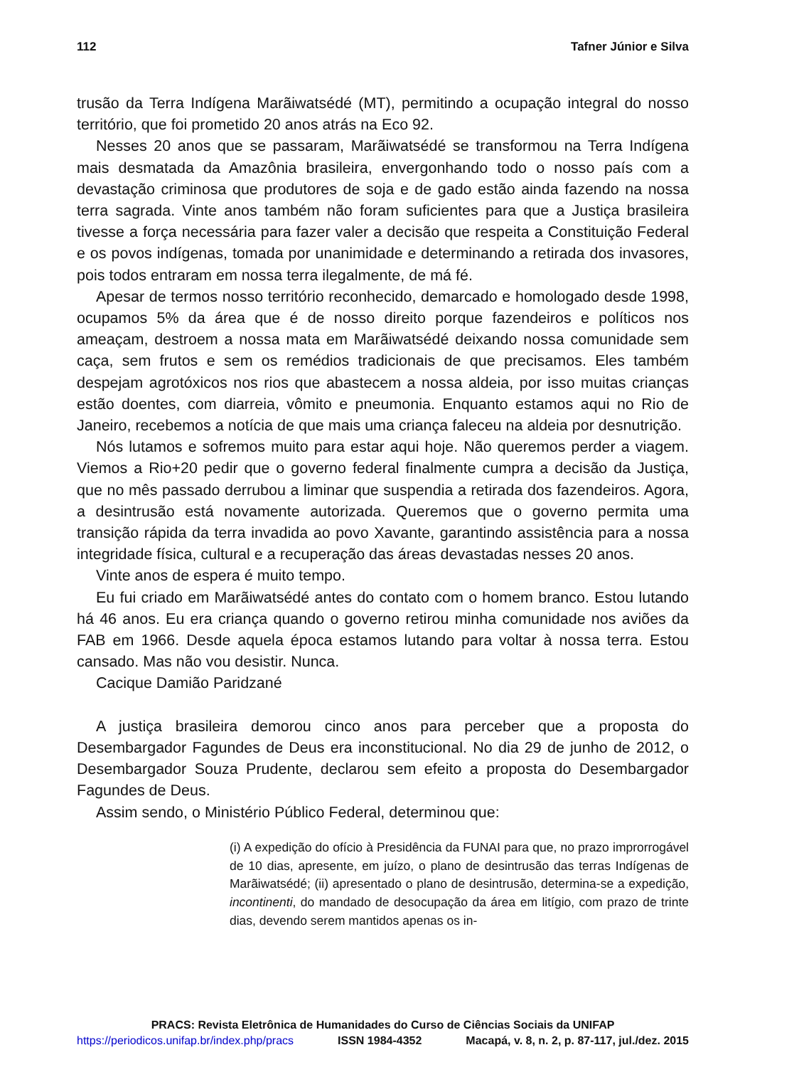112 Tafner Júnior e Silva
trusão da Terra Indígena Marãiwatsédé (MT), permitindo a ocupação integral do nosso território, que foi prometido 20 anos atrás na Eco 92.
Nesses 20 anos que se passaram, Marãiwatsédé se transformou na Terra Indígena mais desmatada da Amazônia brasileira, envergonhando todo o nosso país com a devastação criminosa que produtores de soja e de gado estão ainda fazendo na nossa terra sagrada. Vinte anos também não foram suficientes para que a Justiça brasileira tivesse a força necessária para fazer valer a decisão que respeita a Constituição Federal e os povos indígenas, tomada por unanimidade e determinando a retirada dos invasores, pois todos entraram em nossa terra ilegalmente, de má fé.
Apesar de termos nosso território reconhecido, demarcado e homologado desde 1998, ocupamos 5% da área que é de nosso direito porque fazendeiros e políticos nos ameaçam, destroem a nossa mata em Marãiwatsédé deixando nossa comunidade sem caça, sem frutos e sem os remédios tradicionais de que precisamos. Eles também despejam agrotóxicos nos rios que abastecem a nossa aldeia, por isso muitas crianças estão doentes, com diarreia, vômito e pneumonia. Enquanto estamos aqui no Rio de Janeiro, recebemos a notícia de que mais uma criança faleceu na aldeia por desnutrição.
Nós lutamos e sofremos muito para estar aqui hoje. Não queremos perder a viagem. Viemos a Rio+20 pedir que o governo federal finalmente cumpra a decisão da Justiça, que no mês passado derrubou a liminar que suspendia a retirada dos fazendeiros. Agora, a desintrusão está novamente autorizada. Queremos que o governo permita uma transição rápida da terra invadida ao povo Xavante, garantindo assistência para a nossa integridade física, cultural e a recuperação das áreas devastadas nesses 20 anos.
Vinte anos de espera é muito tempo.
Eu fui criado em Marãiwatsédé antes do contato com o homem branco. Estou lutando há 46 anos. Eu era criança quando o governo retirou minha comunidade nos aviões da FAB em 1966. Desde aquela época estamos lutando para voltar à nossa terra. Estou cansado. Mas não vou desistir. Nunca.
Cacique Damião Paridzané
A justiça brasileira demorou cinco anos para perceber que a proposta do Desembargador Fagundes de Deus era inconstitucional. No dia 29 de junho de 2012, o Desembargador Souza Prudente, declarou sem efeito a proposta do Desembargador Fagundes de Deus.
Assim sendo, o Ministério Público Federal, determinou que:
(i) A expedição do ofício à Presidência da FUNAI para que, no prazo improrrogável de 10 dias, apresente, em juízo, o plano de desintrusão das terras Indígenas de Marãiwatsédé; (ii) apresentado o plano de desintrusão, determina-se a expedição, incontinenti, do mandado de desocupação da área em litígio, com prazo de trinte dias, devendo serem mantidos apenas os in-
PRACS: Revista Eletrônica de Humanidades do Curso de Ciências Sociais da UNIFAP
https://periodicos.unifap.br/index.php/pracs ISSN 1984-4352 Macapá, v. 8, n. 2, p. 87-117, jul./dez. 2015